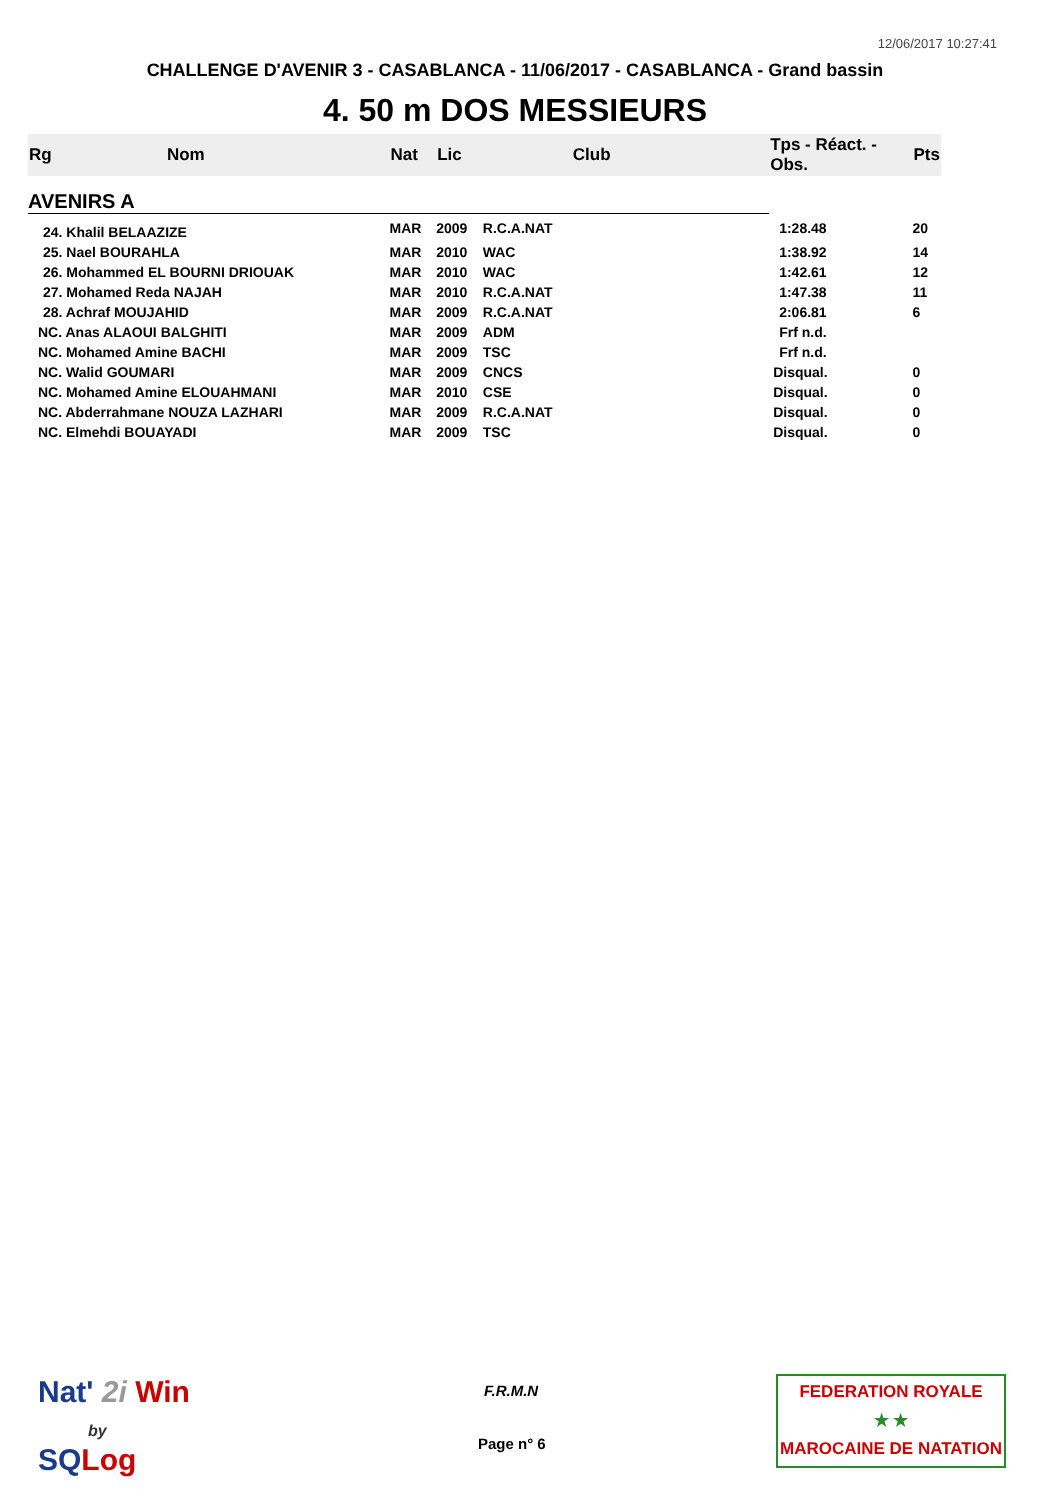12/06/2017 10:27:41
CHALLENGE D'AVENIR 3 - CASABLANCA - 11/06/2017 - CASABLANCA - Grand bassin
4. 50 m DOS MESSIEURS
| Rg | Nom | Nat | Lic | Club | Tps - Réact. - Obs. | Pts |
| --- | --- | --- | --- | --- | --- | --- |
| AVENIRS A | | | | | | |
| 24. Khalil BELAAZIZE | | MAR | 2009 | R.C.A.NAT | 1:28.48 | 20 |
| 25. Nael BOURAHLA | | MAR | 2010 | WAC | 1:38.92 | 14 |
| 26. Mohammed EL BOURNI DRIOUAK | | MAR | 2010 | WAC | 1:42.61 | 12 |
| 27. Mohamed Reda NAJAH | | MAR | 2010 | R.C.A.NAT | 1:47.38 | 11 |
| 28. Achraf MOUJAHID | | MAR | 2009 | R.C.A.NAT | 2:06.81 | 6 |
| NC. Anas ALAOUI BALGHITI | | MAR | 2009 | ADM | Frf n.d. | |
| NC. Mohamed Amine BACHI | | MAR | 2009 | TSC | Frf n.d. | |
| NC. Walid GOUMARI | | MAR | 2009 | CNCS | Disqual. | 0 |
| NC. Mohamed Amine ELOUAHMANI | | MAR | 2010 | CSE | Disqual. | 0 |
| NC. Abderrahmane NOUZA LAZHARI | | MAR | 2009 | R.C.A.NAT | Disqual. | 0 |
| NC. Elmehdi BOUAYADI | | MAR | 2009 | TSC | Disqual. | 0 |
Nat' 2i Win
by
SQ Log
F.R.M.N
Page n° 6
FEDERATION ROYALE
★ ★
MAROCAINE DE NATATION